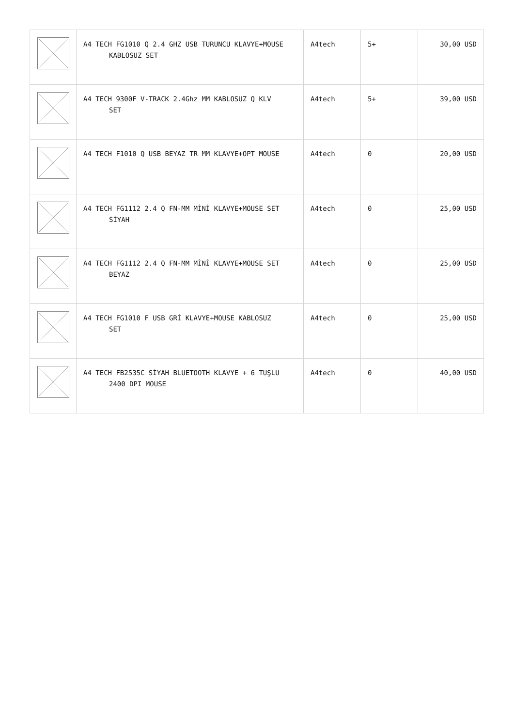| | A4 TECH FG1010 Q 2.4 GHZ USB TURUNCU KLAVYE+MOUSE KABLOSUZ SET | A4tech | 5+ | 30,00 USD |
| | A4 TECH 9300F V-TRACK 2.4Ghz MM KABLOSUZ Q KLV SET | A4tech | 5+ | 39,00 USD |
| | A4 TECH F1010 Q USB BEYAZ TR MM KLAVYE+OPT MOUSE | A4tech | 0 | 20,00 USD |
| | A4 TECH FG1112 2.4 Q FN-MM MİNİ KLAVYE+MOUSE SET SİYAH | A4tech | 0 | 25,00 USD |
| | A4 TECH FG1112 2.4 Q FN-MM MİNİ KLAVYE+MOUSE SET BEYAZ | A4tech | 0 | 25,00 USD |
| | A4 TECH FG1010 F USB GRİ KLAVYE+MOUSE KABLOSUZ SET | A4tech | 0 | 25,00 USD |
| | A4 TECH FB2535C SİYAH BLUETOOTH KLAVYE + 6 TUŞLU 2400 DPI MOUSE | A4tech | 0 | 40,00 USD |